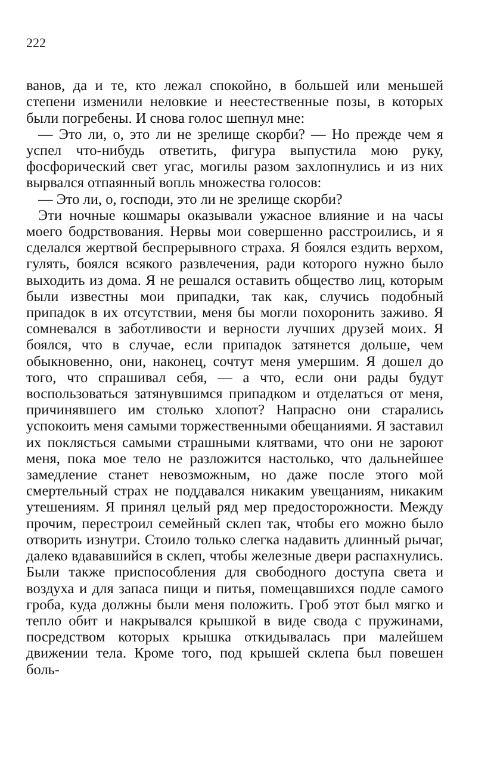222
ванов, да и те, кто лежал спокойно, в большей или меньшей степени изменили неловкие и неестественные позы, в которых были погребены. И снова голос шепнул мне:
— Это ли, о, это ли не зрелище скорби? — Но прежде чем я успел что-нибудь ответить, фигура выпустила мою руку, фосфорический свет угас, могилы разом захлопнулись и из них вырвался отпаянный вопль множества голосов:
— Это ли, о, господи, это ли не зрелище скорби?
Эти ночные кошмары оказывали ужасное влияние и на часы моего бодрствования. Нервы мои совершенно расстроились, и я сделался жертвой беспрерывного страха. Я боялся ездить верхом, гулять, боялся всякого развлечения, ради которого нужно было выходить из дома. Я не решался оставить общество лиц, которым были известны мои припадки, так как, случись подобный припадок в их отсутствии, меня бы могли похоронить заживо. Я сомневался в заботливости и верности лучших друзей моих. Я боялся, что в случае, если припадок затянется дольше, чем обыкновенно, они, наконец, сочтут меня умершим. Я дошел до того, что спрашивал себя, — а что, если они рады будут воспользоваться затянувшимся припадком и отделаться от меня, причинявшего им столько хлопот? Напрасно они старались успокоить меня самыми торжественными обещаниями. Я заставил их поклясться самыми страшными клятвами, что они не зароют меня, пока мое тело не разложится настолько, что дальнейшее замедление станет невозможным, но даже после этого мой смертельный страх не поддавался никаким увещаниям, никаким утешениям. Я принял целый ряд мер предосторожности. Между прочим, перестроил семейный склеп так, чтобы его можно было отворить изнутри. Стоило только слегка надавить длинный рычаг, далеко вдававшийся в склеп, чтобы железные двери распахнулись. Были также приспособления для свободного доступа света и воздуха и для запаса пищи и питья, помещавшихся подле самого гроба, куда должны были меня положить. Гроб этот был мягко и тепло обит и накрывался крышкой в виде свода с пружинами, посредством которых крышка откидывалась при малейшем движении тела. Кроме того, под крышей склепа был повешен боль-